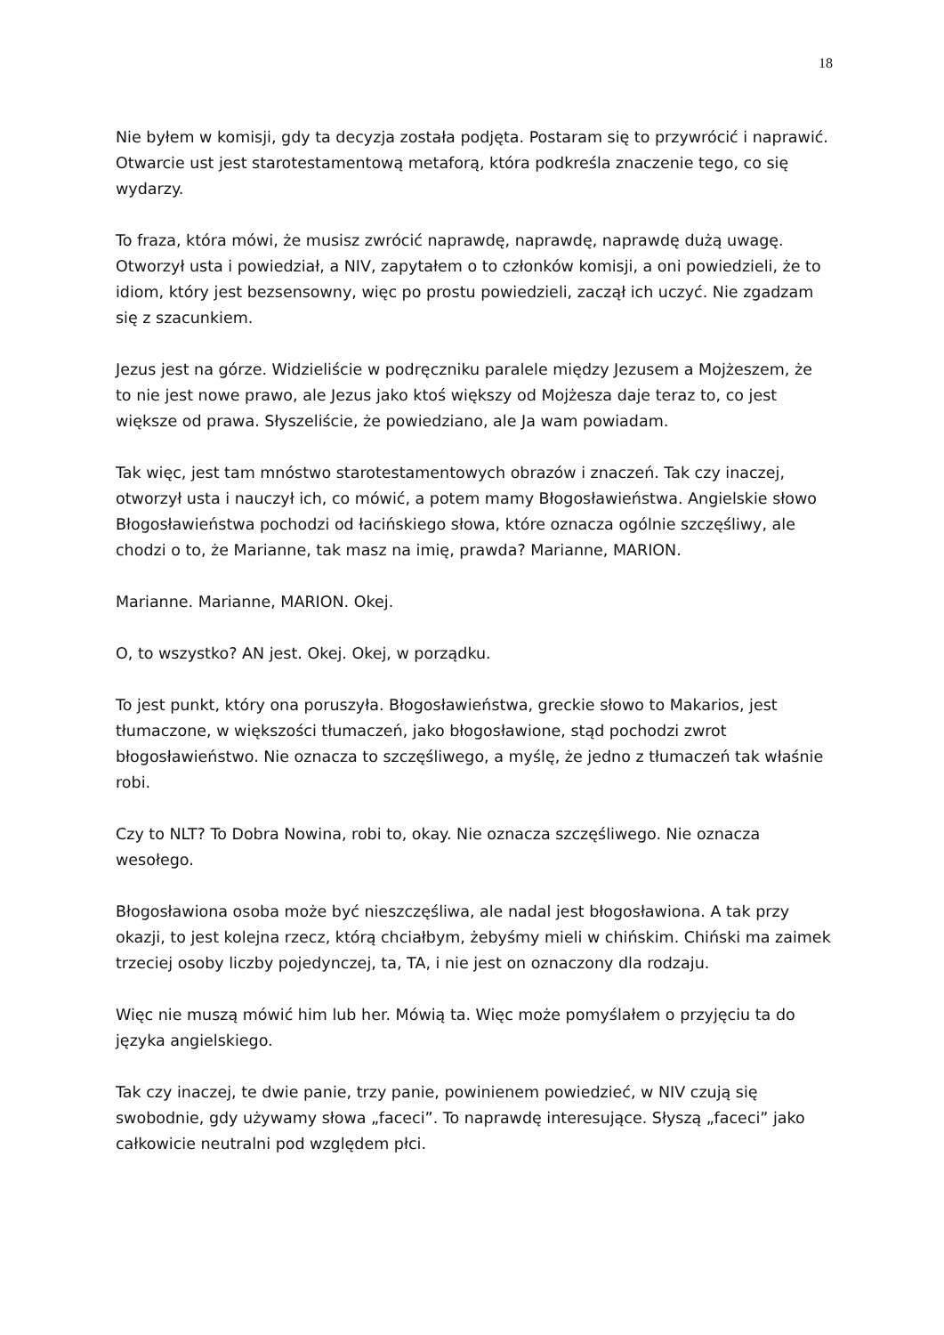18
Nie byłem w komisji, gdy ta decyzja została podjęta. Postaram się to przywrócić i naprawić. Otwarcie ust jest starotestamentową metaforą, która podkreśla znaczenie tego, co się wydarzy.
To fraza, która mówi, że musisz zwrócić naprawdę, naprawdę, naprawdę dużą uwagę. Otworzył usta i powiedział, a NIV, zapytałem o to członków komisji, a oni powiedzieli, że to idiom, który jest bezsensowny, więc po prostu powiedzieli, zaczął ich uczyć. Nie zgadzam się z szacunkiem.
Jezus jest na górze. Widzieliście w podręczniku paralele między Jezusem a Mojżeszem, że to nie jest nowe prawo, ale Jezus jako ktoś większy od Mojżesza daje teraz to, co jest większe od prawa. Słyszeliście, że powiedziano, ale Ja wam powiadam.
Tak więc, jest tam mnóstwo starotestamentowych obrazów i znaczeń. Tak czy inaczej, otworzył usta i nauczył ich, co mówić, a potem mamy Błogosławieństwa. Angielskie słowo Błogosławieństwa pochodzi od łacińskiego słowa, które oznacza ogólnie szczęśliwy, ale chodzi o to, że Marianne, tak masz na imię, prawda? Marianne, MARION.
Marianne. Marianne, MARION. Okej.
O, to wszystko? AN jest. Okej. Okej, w porządku.
To jest punkt, który ona poruszyła. Błogosławieństwa, greckie słowo to Makarios, jest tłumaczone, w większości tłumaczeń, jako błogosławione, stąd pochodzi zwrot błogosławieństwo. Nie oznacza to szczęśliwego, a myślę, że jedno z tłumaczeń tak właśnie robi.
Czy to NLT? To Dobra Nowina, robi to, okay. Nie oznacza szczęśliwego. Nie oznacza wesołego.
Błogosławiona osoba może być nieszczęśliwa, ale nadal jest błogosławiona. A tak przy okazji, to jest kolejna rzecz, którą chciałbym, żebyśmy mieli w chińskim. Chiński ma zaimek trzeciej osoby liczby pojedynczej, ta, TA, i nie jest on oznaczony dla rodzaju.
Więc nie muszą mówić him lub her. Mówią ta. Więc może pomyślałem o przyjęciu ta do języka angielskiego.
Tak czy inaczej, te dwie panie, trzy panie, powinienem powiedzieć, w NIV czują się swobodnie, gdy używamy słowa „faceci”. To naprawdę interesujące. Słyszą „faceci” jako całkowicie neutralni pod względem płci.